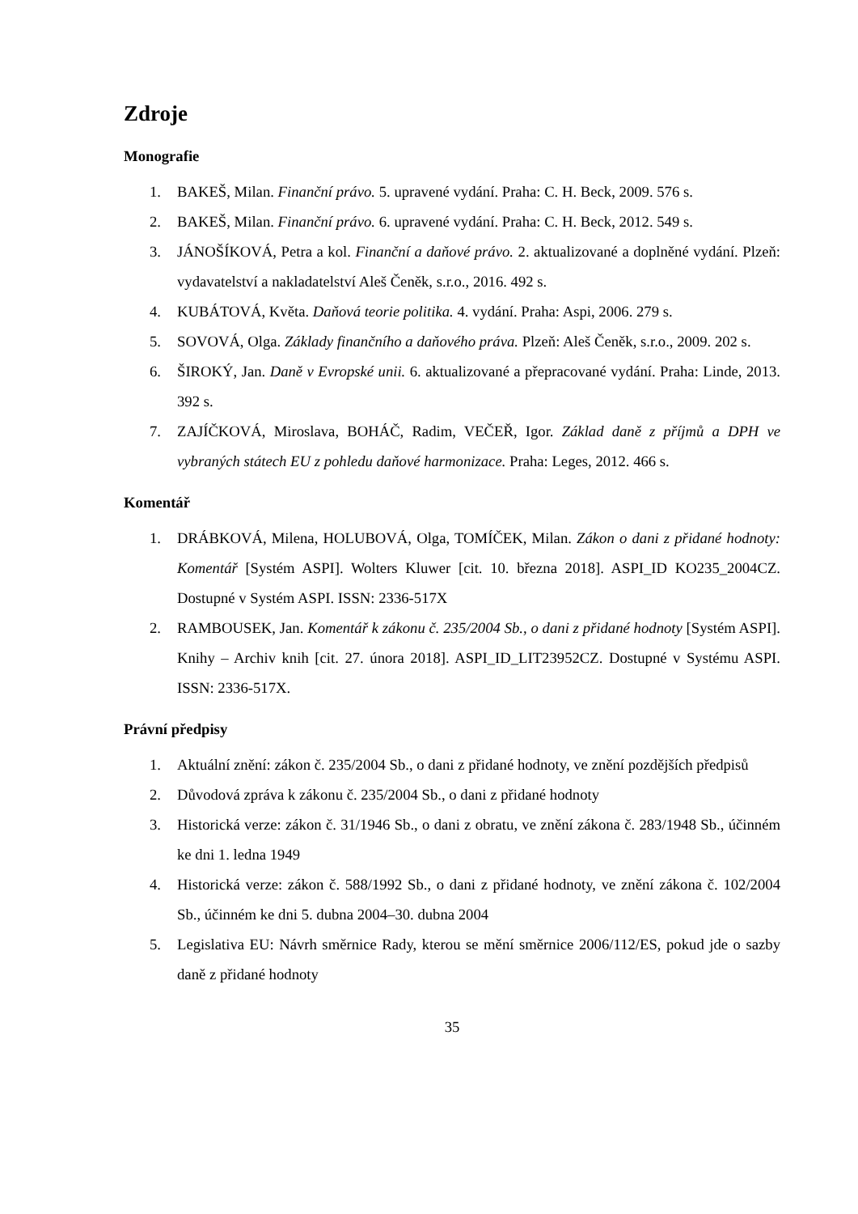Zdroje
Monografie
1. BAKEŠ, Milan. Finanční právo. 5. upravené vydání. Praha: C. H. Beck, 2009. 576 s.
2. BAKEŠ, Milan. Finanční právo. 6. upravené vydání. Praha: C. H. Beck, 2012. 549 s.
3. JÁNOŠÍKOVÁ, Petra a kol. Finanční a daňové právo. 2. aktualizované a doplněné vydání. Plzeň: vydavatelství a nakladatelství Aleš Čeněk, s.r.o., 2016. 492 s.
4. KUBÁTOVÁ, Květa. Daňová teorie politika. 4. vydání. Praha: Aspi, 2006. 279 s.
5. SOVOVÁ, Olga. Základy finančního a daňového práva. Plzeň: Aleš Čeněk, s.r.o., 2009. 202 s.
6. ŠIROKÝ, Jan. Daně v Evropské unii. 6. aktualizované a přepracované vydání. Praha: Linde, 2013. 392 s.
7. ZAJÍČKOVÁ, Miroslava, BOHÁČ, Radim, VEČEŘ, Igor. Základ daně z příjmů a DPH ve vybraných státech EU z pohledu daňové harmonizace. Praha: Leges, 2012. 466 s.
Komentář
1. DRÁBKOVÁ, Milena, HOLUBOVÁ, Olga, TOMÍČEK, Milan. Zákon o dani z přidané hodnoty: Komentář [Systém ASPI]. Wolters Kluwer [cit. 10. března 2018]. ASPI_ID KO235_2004CZ. Dostupné v Systém ASPI. ISSN: 2336-517X
2. RAMBOUSEK, Jan. Komentář k zákonu č. 235/2004 Sb., o dani z přidané hodnoty [Systém ASPI]. Knihy – Archiv knih [cit. 27. února 2018]. ASPI_ID_LIT23952CZ. Dostupné v Systému ASPI. ISSN: 2336-517X.
Právní předpisy
1. Aktuální znění: zákon č. 235/2004 Sb., o dani z přidané hodnoty, ve znění pozdějších předpisů
2. Důvodová zpráva k zákonu č. 235/2004 Sb., o dani z přidané hodnoty
3. Historická verze: zákon č. 31/1946 Sb., o dani z obratu, ve znění zákona č. 283/1948 Sb., účinném ke dni 1. ledna 1949
4. Historická verze: zákon č. 588/1992 Sb., o dani z přidané hodnoty, ve znění zákona č. 102/2004 Sb., účinném ke dni 5. dubna 2004–30. dubna 2004
5. Legislativa EU: Návrh směrnice Rady, kterou se mění směrnice 2006/112/ES, pokud jde o sazby daně z přidané hodnoty
35